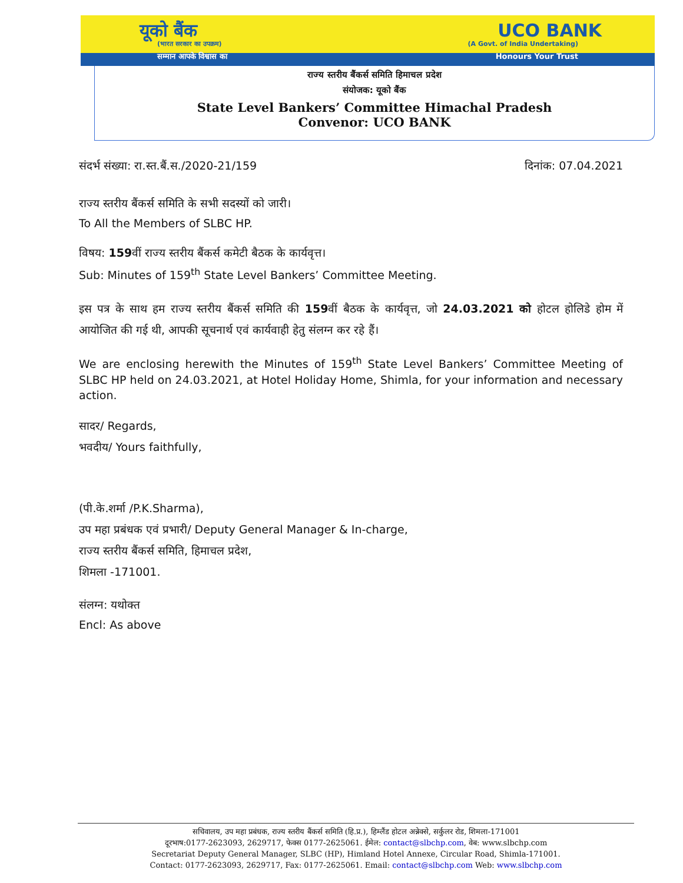यूको बैंक UCO BANK
(भारत सरकार का उपक्रम) (A Govt. of India Undertaking)
सम्मान आपके विश्वास का Honours Your Trust
राज्य स्तरीय बैंकर्स समिति हिमाचल प्रदेश
संयोजक: यूको बैंक
State Level Bankers’ Committee Himachal Pradesh
Convenor: UCO BANK
संदर्भ संख्या: रा.स्त.बैं.स./2020-21/159 दिनांक: 07.04.2021
राज्य स्तरीय बैंकर्स समिति के सभी सदस्यों को जारी।
To All the Members of SLBC HP.
विषय: 159वीं राज्य स्तरीय बैंकर्स कमेटी बैठक के कार्यवृत्त।
Sub: Minutes of 159<sup>th</sup> State Level Bankers’ Committee Meeting.
इस पत्र के साथ हम राज्य स्तरीय बैंकर्स समिति की 159वीं बैठक के कार्यवृत्त, जो 24.03.2021 को होटल होलिडे होम में आयोजित की गई थी, आपकी सूचनार्थ एवं कार्यवाही हेतु संलग्न कर रहे हैं।
We are enclosing herewith the Minutes of 159<sup>th</sup> State Level Bankers’ Committee Meeting of SLBC HP held on 24.03.2021, at Hotel Holiday Home, Shimla, for your information and necessary action.
सादर/ Regards,
भवदीय/ Yours faithfully,
(पी.के.शर्मा /P.K.Sharma),
उप महा प्रबंधक एवं प्रभारी/ Deputy General Manager & In-charge,
राज्य स्तरीय बैंकर्स समिति, हिमाचल प्रदेश,
शिमला -171001.
संलग्न: यथोक्त
Encl: As above
सचिवालय, उप महा प्रबंधक, राज्य स्तरीय बैंकर्स समिति (हि.प्र.), हिम्लैंड होटल अन्नेक्से, सर्कुलर रोड, शिमला-171001
दूरभाष:0177-2623093, 2629717, फेक्स 0177-2625061. ईमेल: contact@slbchp.com, वेब: www.slbchp.com
Secretariat Deputy General Manager, SLBC (HP), Himland Hotel Annexe, Circular Road, Shimla-171001.
Contact: 0177-2623093, 2629717, Fax: 0177-2625061. Email: contact@slbchp.com Web: www.slbchp.com